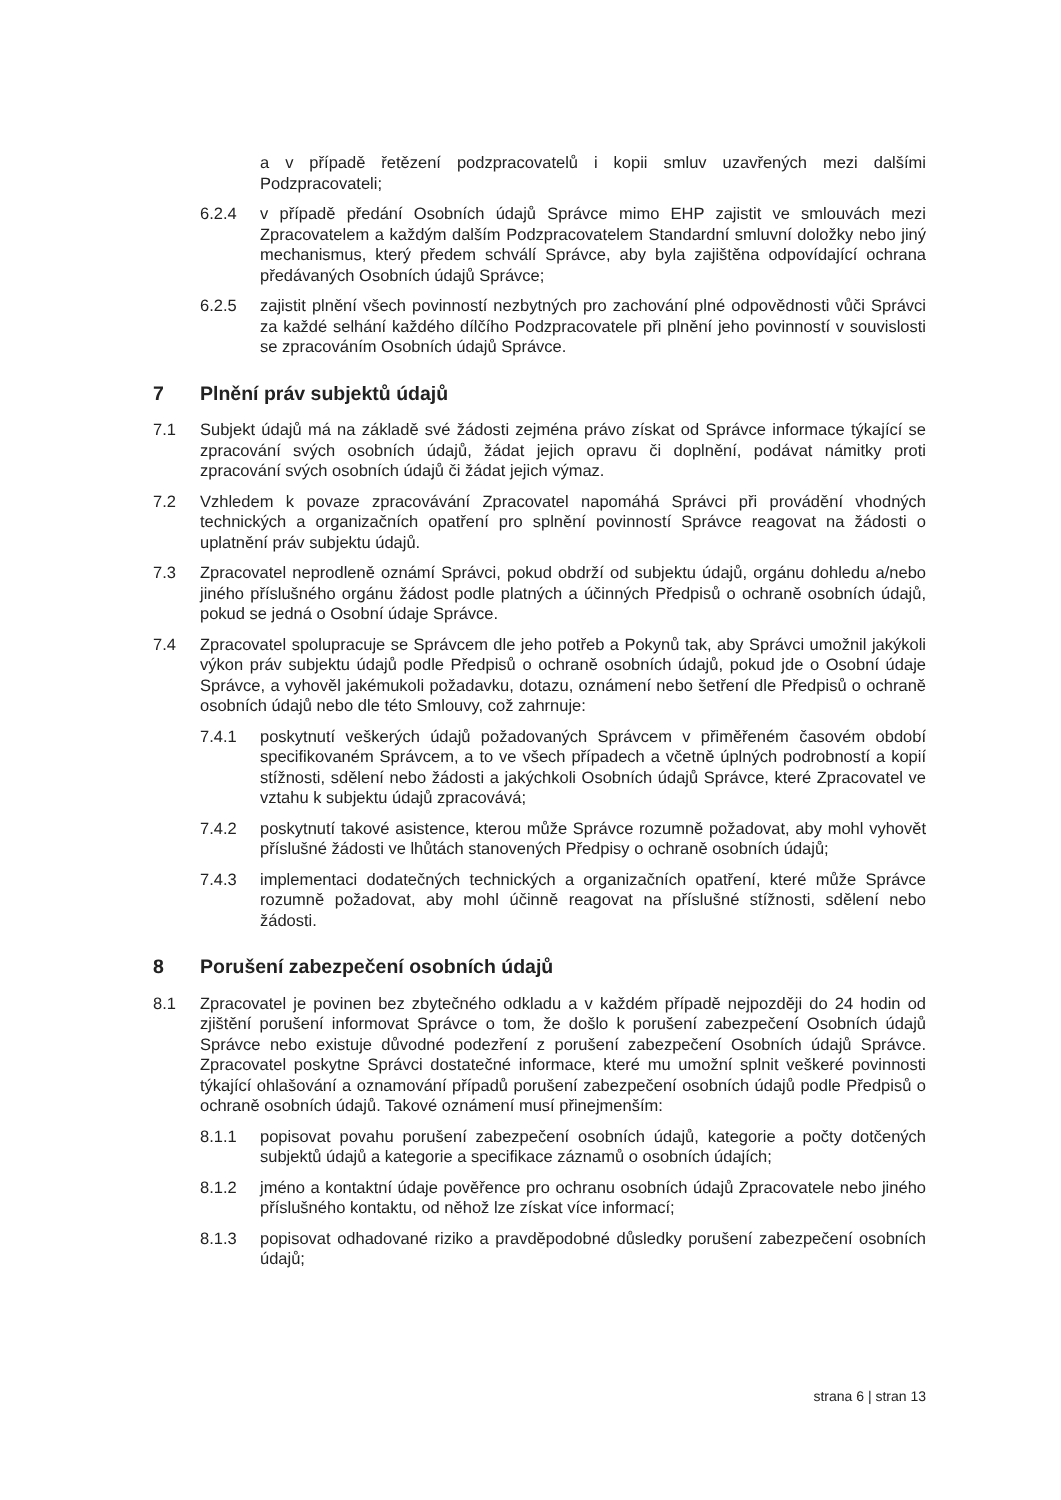a v případě řetězení podzpracovatelů i kopii smluv uzavřených mezi dalšími Podzpracovateli;
6.2.4 v případě předání Osobních údajů Správce mimo EHP zajistit ve smlouvách mezi Zpracovatelem a každým dalším Podzpracovatelem Standardní smluvní doložky nebo jiný mechanismus, který předem schválí Správce, aby byla zajištěna odpovídající ochrana předávaných Osobních údajů Správce;
6.2.5 zajistit plnění všech povinností nezbytných pro zachování plné odpovědnosti vůči Správci za každé selhání každého dílčího Podzpracovatele při plnění jeho povinností v souvislosti se zpracováním Osobních údajů Správce.
7 Plnění práv subjektů údajů
7.1 Subjekt údajů má na základě své žádosti zejména právo získat od Správce informace týkající se zpracování svých osobních údajů, žádat jejich opravu či doplnění, podávat námitky proti zpracování svých osobních údajů či žádat jejich výmaz.
7.2 Vzhledem k povaze zpracovávání Zpracovatel napomáhá Správci při provádění vhodných technických a organizačních opatření pro splnění povinností Správce reagovat na žádosti o uplatnění práv subjektu údajů.
7.3 Zpracovatel neprodleně oznámí Správci, pokud obdrží od subjektu údajů, orgánu dohledu a/nebo jiného příslušného orgánu žádost podle platných a účinných Předpisů o ochraně osobních údajů, pokud se jedná o Osobní údaje Správce.
7.4 Zpracovatel spolupracuje se Správcem dle jeho potřeb a Pokynů tak, aby Správci umožnil jakýkoli výkon práv subjektu údajů podle Předpisů o ochraně osobních údajů, pokud jde o Osobní údaje Správce, a vyhověl jakémukoli požadavku, dotazu, oznámení nebo šetření dle Předpisů o ochraně osobních údajů nebo dle této Smlouvy, což zahrnuje:
7.4.1 poskytnutí veškerých údajů požadovaných Správcem v přiměřeném časovém období specifikovaném Správcem, a to ve všech případech a včetně úplných podrobností a kopií stížnosti, sdělení nebo žádosti a jakýchkoli Osobních údajů Správce, které Zpracovatel ve vztahu k subjektu údajů zpracovává;
7.4.2 poskytnutí takové asistence, kterou může Správce rozumně požadovat, aby mohl vyhovět příslušné žádosti ve lhůtách stanovených Předpisy o ochraně osobních údajů;
7.4.3 implementaci dodatečných technických a organizačních opatření, které může Správce rozumně požadovat, aby mohl účinně reagovat na příslušné stížnosti, sdělení nebo žádosti.
8 Porušení zabezpečení osobních údajů
8.1 Zpracovatel je povinen bez zbytečného odkladu a v každém případě nejpozději do 24 hodin od zjištění porušení informovat Správce o tom, že došlo k porušení zabezpečení Osobních údajů Správce nebo existuje důvodné podezření z porušení zabezpečení Osobních údajů Správce. Zpracovatel poskytne Správci dostatečné informace, které mu umožní splnit veškeré povinnosti týkající ohlašování a oznamování případů porušení zabezpečení osobních údajů podle Předpisů o ochraně osobních údajů. Takové oznámení musí přinejmenším:
8.1.1 popisovat povahu porušení zabezpečení osobních údajů, kategorie a počty dotčených subjektů údajů a kategorie a specifikace záznamů o osobních údajích;
8.1.2 jméno a kontaktní údaje pověřence pro ochranu osobních údajů Zpracovatele nebo jiného příslušného kontaktu, od něhož lze získat více informací;
8.1.3 popisovat odhadované riziko a pravděpodobné důsledky porušení zabezpečení osobních údajů;
strana 6 | stran 13